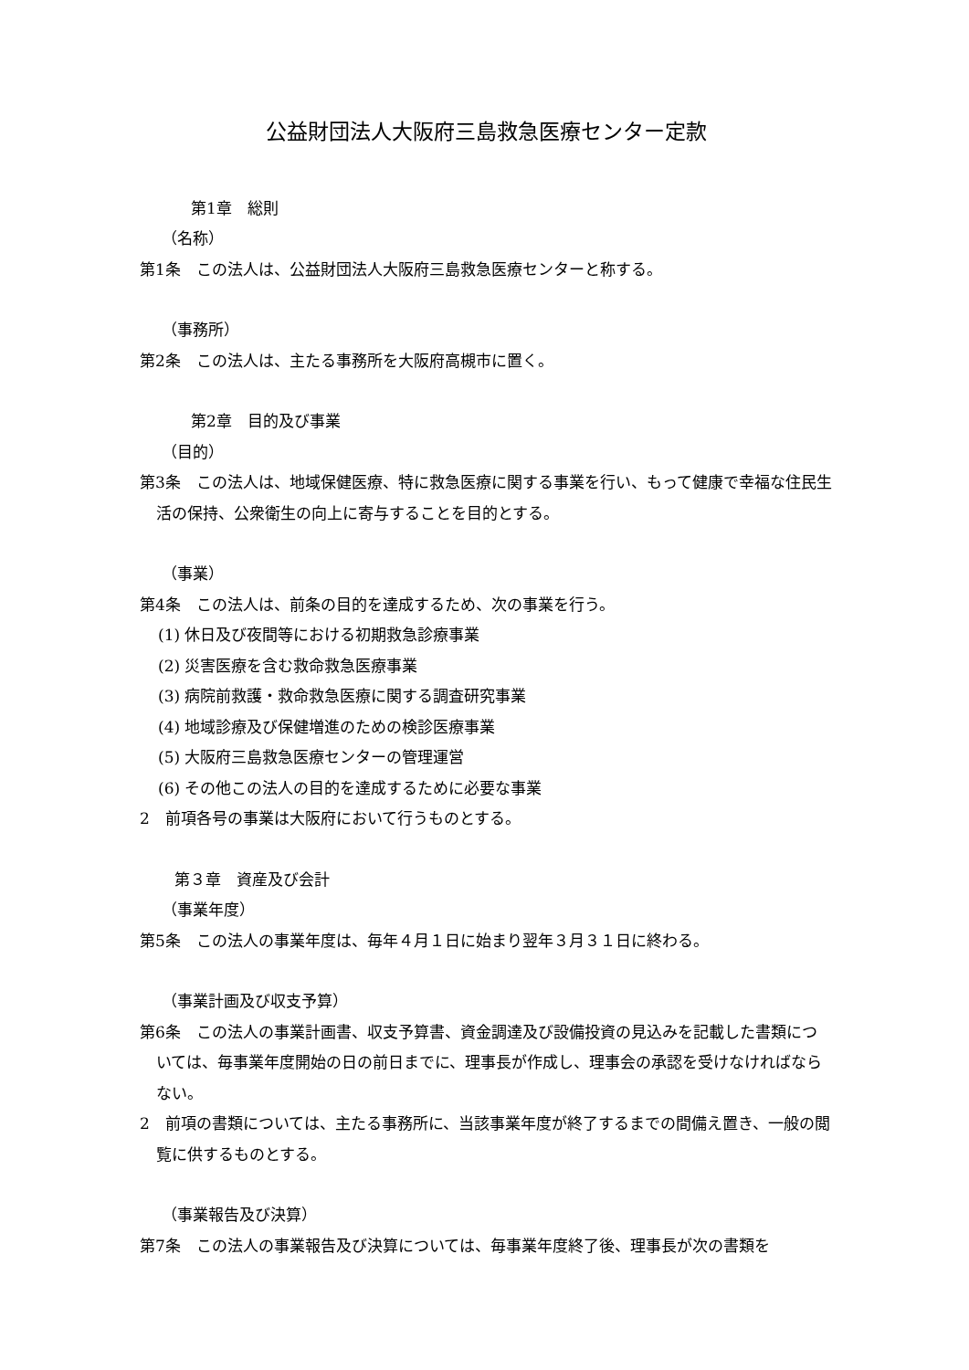公益財団法人大阪府三島救急医療センター定款
第1章　総則
（名称）
第1条　この法人は、公益財団法人大阪府三島救急医療センターと称する。
（事務所）
第2条　この法人は、主たる事務所を大阪府高槻市に置く。
第2章　目的及び事業
（目的）
第3条　この法人は、地域保健医療、特に救急医療に関する事業を行い、もって健康で幸福な住民生活の保持、公衆衛生の向上に寄与することを目的とする。
（事業）
第4条　この法人は、前条の目的を達成するため、次の事業を行う。
(1) 休日及び夜間等における初期救急診療事業
(2) 災害医療を含む救命救急医療事業
(3) 病院前救護・救命救急医療に関する調査研究事業
(4) 地域診療及び保健増進のための検診医療事業
(5) 大阪府三島救急医療センターの管理運営
(6) その他この法人の目的を達成するために必要な事業
2　前項各号の事業は大阪府において行うものとする。
第３章　資産及び会計
（事業年度）
第5条　この法人の事業年度は、毎年４月１日に始まり翌年３月３１日に終わる。
（事業計画及び収支予算）
第6条　この法人の事業計画書、収支予算書、資金調達及び設備投資の見込みを記載した書類については、毎事業年度開始の日の前日までに、理事長が作成し、理事会の承認を受けなければならない。
2　前項の書類については、主たる事務所に、当該事業年度が終了するまでの間備え置き、一般の閲覧に供するものとする。
（事業報告及び決算）
第7条　この法人の事業報告及び決算については、毎事業年度終了後、理事長が次の書類を